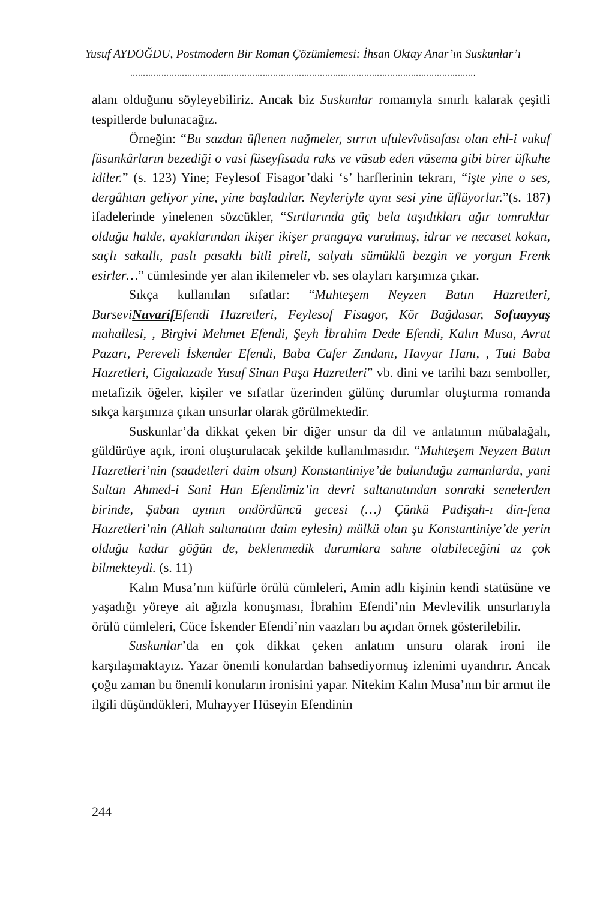Yusuf AYDOĞDU, Postmodern Bir Roman Çözümlemesi: İhsan Oktay Anar’ın Suskunlar’ı
…………………………………………………………………………………………………………………….
alanı olduğunu söyleyebiliriz. Ancak biz Suskunlar romanıyla sınırlı kalarak çeşitli tespitlerde bulunacağız.
Örneğin: “Bu sazdan üflenen nağmeler, sırrın ufulevîvüsafası olan ehl-i vukuf füsunkârların bezediği o vasi füseyfisada raks ve vüsub eden vüsema gibi birer üfkuhe idiler.” (s. 123) Yine; Feylesof Fisagor’daki ‘s’ harflerinin tekrarı, “işte yine o ses, dergâhtan geliyor yine, yine başladılar. Neyleriyle aynı sesi yine üflüyorlar.”(s. 187) ifadelerinde yinelenen sözcükler, “Sırtlarında güç bela taşıdıkları ağır tomruklar olduğu halde, ayaklarından ikişer ikişer prangaya vurulmuş, idrar ve necaset kokan, saçlı sakallı, paslı pasaklı bitli pireli, salyalı sümüklü bezgin ve yorgun Frenk esirler…” cümlesinde yer alan ikilemeler vb. ses olayları karşımıza çıkar.
Sıkça kullanılan sıfatlar: “Muhteşem Neyzen Batın Hazretleri, BurseviNuvarif Efendi Hazretleri, Feylesof Fisagor, Kör Bağdasar, Sofuayyaş mahallesi, , Birgivi Mehmet Efendi, Şeyh İbrahim Dede Efendi, Kalın Musa, Avrat Pazarı, Pereveli İskender Efendi, Baba Cafer Zındanı, Havyar Hanı, , Tuti Baba Hazretleri, Cigalazade Yusuf Sinan Paşa Hazretleri” vb. dini ve tarihi bazı semboller, metafizik öğeler, kişiler ve sıfatlar üzerinden gülünç durumlar oluşturma romanda sıkça karşımıza çıkan unsurlar olarak görülmektedir.
Suskunlar’da dikkat çeken bir diğer unsur da dil ve anlatımın mübalağalı, güldürüye açık, ironi oluşturulacak şekilde kullanılmasıdır. “Muhteşem Neyzen Batın Hazretleri’nin (saadetleri daim olsun) Konstantiniye’de bulunduğu zamanlarda, yani Sultan Ahmed-i Sani Han Efendimiz’in devri saltanatından sonraki senelerden birinde, Şaban ayının ondördüncü gecesi (…) Çünkü Padişah-ı din-fena Hazretleri’nin (Allah saltanatını daim eylesin) mülkü olan şu Konstantiniye’de yerin olduğu kadar göğün de, beklenmedik durumlara sahne olabileceğini az çok bilmekteydi. (s. 11)
Kalın Musa’nın küfürle örülü cümleleri, Amin adlı kişinin kendi statüsüne ve yaşadığı yöreye ait ağızla konuşması, İbrahim Efendi’nin Mevlevilik unsurlarıyla örülü cümleleri, Cüce İskender Efendi’nin vaazları bu açıdan örnek gösterilebilir.
Suskunlar’da en çok dikkat çeken anlatım unsuru olarak ironi ile karşılaşmaktayız. Yazar önemli konulardan bahsediyormuş izlenimi uyandırır. Ancak çoğu zaman bu önemli konuların ironisini yapar. Nitekim Kalın Musa’nın bir armut ile ilgili düşündükleri, Muhayyer Hüseyin Efendinin
244